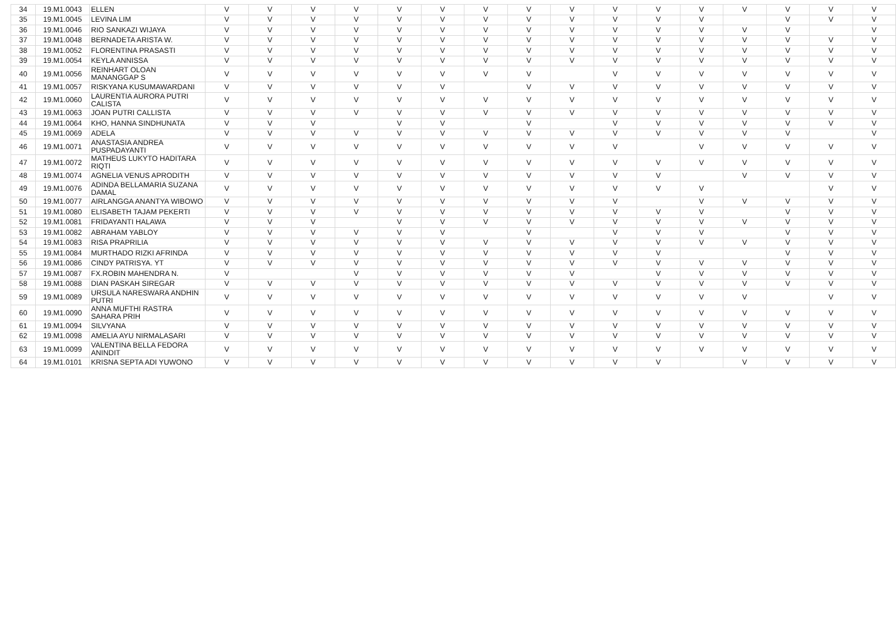| 34 | 19.M1.0043 | ELLEN | V | V | V | V | V | V | V | V | V | V | V | V | V | V | V | V |
| 35 | 19.M1.0045 | LEVINA LIM | V | V | V | V | V | V | V | V | V | V | V | V | | V | V | V |
| 36 | 19.M1.0046 | RIO SANKAZI WIJAYA | V | V | V | V | V | V | V | V | V | V | V | V | V | V | | V |
| 37 | 19.M1.0048 | BERNADETA ARISTA W. | V | V | V | V | V | V | V | V | V | V | V | V | V | V | V | V |
| 38 | 19.M1.0052 | FLORENTINA PRASASTI | V | V | V | V | V | V | V | V | V | V | V | V | V | V | V | V |
| 39 | 19.M1.0054 | KEYLA ANNISSA | V | V | V | V | V | V | V | V | V | V | V | V | V | V | V | V |
| 40 | 19.M1.0056 | REINHART OLOAN MANANGGAP S | V | V | V | V | V | V | V | V | | V | V | V | V | V | V | V |
| 41 | 19.M1.0057 | RISKYANA KUSUMAWARDANI | V | V | V | V | V | V | | V | V | V | V | V | V | V | V | V |
| 42 | 19.M1.0060 | LAURENTIA AURORA PUTRI CALISTA | V | V | V | V | V | V | V | V | V | V | V | V | V | V | V | V |
| 43 | 19.M1.0063 | JOAN PUTRI CALLISTA | V | V | V | V | V | V | V | V | V | V | V | V | V | V | V | V |
| 44 | 19.M1.0064 | KHO, HANNA SINDHUNATA | V | V | V | | V | V | | V | | V | V | V | V | V | V | V |
| 45 | 19.M1.0069 | ADELA | V | V | V | V | V | V | V | V | V | V | V | V | V | V | | V |
| 46 | 19.M1.0071 | ANASTASIA ANDREA PUSPADAYANTI | V | V | V | V | V | V | V | V | V | V | | V | V | V | V | V |
| 47 | 19.M1.0072 | MATHEUS LUKYTO HADITARA RIQTI | V | V | V | V | V | V | V | V | V | V | V | V | V | V | V | V |
| 48 | 19.M1.0074 | AGNELIA VENUS APRODITH | V | V | V | V | V | V | V | V | V | V | V | | V | V | V | V |
| 49 | 19.M1.0076 | ADINDA BELLAMARIA SUZANA DAMAL | V | V | V | V | V | V | V | V | V | V | V | V | | | V | V |
| 50 | 19.M1.0077 | AIRLANGGA ANANTYA WIBOWO | V | V | V | V | V | V | V | V | V | V | | V | V | V | V | V |
| 51 | 19.M1.0080 | ELISABETH TAJAM PEKERTI | V | V | V | V | V | V | V | V | V | V | V | V | | V | V | V |
| 52 | 19.M1.0081 | FRIDAYANTI HALAWA | V | V | V | | V | V | V | V | V | V | V | V | V | V | V | V |
| 53 | 19.M1.0082 | ABRAHAM YABLOY | V | V | V | V | V | V | | V | | V | V | V | | V | V | V |
| 54 | 19.M1.0083 | RISA PRAPRILIA | V | V | V | V | V | V | V | V | V | V | V | V | V | V | V | V |
| 55 | 19.M1.0084 | MURTHADO RIZKI AFRINDA | V | V | V | V | V | V | V | V | V | V | V | | | V | V | V |
| 56 | 19.M1.0086 | CINDY PATRISYA. YT | V | V | V | V | V | V | V | V | V | V | V | V | V | V | V | V |
| 57 | 19.M1.0087 | FX.ROBIN MAHENDRA N. | V | | | V | V | V | V | V | V | | V | V | V | V | V | V |
| 58 | 19.M1.0088 | DIAN PASKAH SIREGAR | V | V | V | V | V | V | V | V | V | V | V | V | V | V | V | V |
| 59 | 19.M1.0089 | URSULA NARESWARA ANDHIN PUTRI | V | V | V | V | V | V | V | V | V | V | V | V | V | | V | V |
| 60 | 19.M1.0090 | ANNA MUFTHI RASTRA SAHARA PRIH | V | V | V | V | V | V | V | V | V | V | V | V | V | V | V | V |
| 61 | 19.M1.0094 | SILVYANA | V | V | V | V | V | V | V | V | V | V | V | V | V | V | V | V |
| 62 | 19.M1.0098 | AMELIA AYU NIRMALASARI | V | V | V | V | V | V | V | V | V | V | V | V | V | V | V | V |
| 63 | 19.M1.0099 | VALENTINA BELLA FEDORA ANINDIT | V | V | V | V | V | V | V | V | V | V | V | V | V | V | V | V |
| 64 | 19.M1.0101 | KRISNA SEPTA ADI YUWONO | V | V | V | V | V | V | V | V | V | V | V | | V | V | V | V |